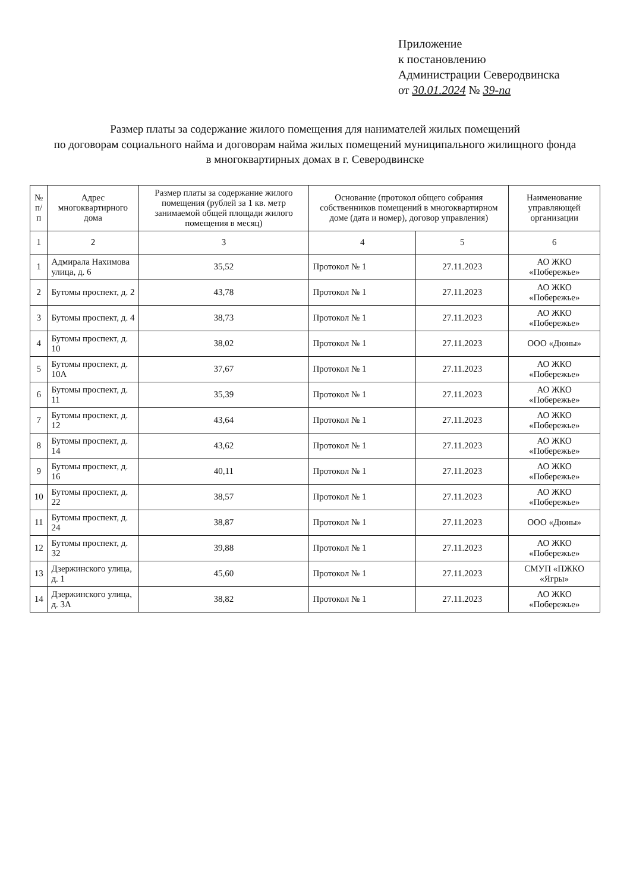Приложение
к постановлению
Администрации Северодвинска
от 30.01.2024 № 39-па
Размер платы за содержание жилого помещения для нанимателей жилых помещений
по договорам социального найма и договорам найма жилых помещений муниципального жилищного фонда
в многоквартирных домах в г. Северодвинске
| № п/п | Адрес многоквартирного дома | Размер платы за содержание жилого помещения (рублей за 1 кв. метр занимаемой общей площади жилого помещения в месяц) | Основание (протокол общего собрания собственников помещений в многоквартирном доме (дата и номер), договор управления) | | Наименование управляющей организации |
| --- | --- | --- | --- | --- | --- |
| 1 | 2 | 3 | 4 | 5 | 6 |
| 1 | Адмирала Нахимова улица, д. 6 | 35,52 | Протокол № 1 | 27.11.2023 | АО ЖКО «Побережье» |
| 2 | Бутомы проспект, д. 2 | 43,78 | Протокол № 1 | 27.11.2023 | АО ЖКО «Побережье» |
| 3 | Бутомы проспект, д. 4 | 38,73 | Протокол № 1 | 27.11.2023 | АО ЖКО «Побережье» |
| 4 | Бутомы проспект, д. 10 | 38,02 | Протокол № 1 | 27.11.2023 | ООО «Дюны» |
| 5 | Бутомы проспект, д. 10А | 37,67 | Протокол № 1 | 27.11.2023 | АО ЖКО «Побережье» |
| 6 | Бутомы проспект, д. 11 | 35,39 | Протокол № 1 | 27.11.2023 | АО ЖКО «Побережье» |
| 7 | Бутомы проспект, д. 12 | 43,64 | Протокол № 1 | 27.11.2023 | АО ЖКО «Побережье» |
| 8 | Бутомы проспект, д. 14 | 43,62 | Протокол № 1 | 27.11.2023 | АО ЖКО «Побережье» |
| 9 | Бутомы проспект, д. 16 | 40,11 | Протокол № 1 | 27.11.2023 | АО ЖКО «Побережье» |
| 10 | Бутомы проспект, д. 22 | 38,57 | Протокол № 1 | 27.11.2023 | АО ЖКО «Побережье» |
| 11 | Бутомы проспект, д. 24 | 38,87 | Протокол № 1 | 27.11.2023 | ООО «Дюны» |
| 12 | Бутомы проспект, д. 32 | 39,88 | Протокол № 1 | 27.11.2023 | АО ЖКО «Побережье» |
| 13 | Дзержинского улица, д. 1 | 45,60 | Протокол № 1 | 27.11.2023 | СМУП «ПЖКО «Ягры» |
| 14 | Дзержинского улица, д. 3А | 38,82 | Протокол № 1 | 27.11.2023 | АО ЖКО «Побережье» |